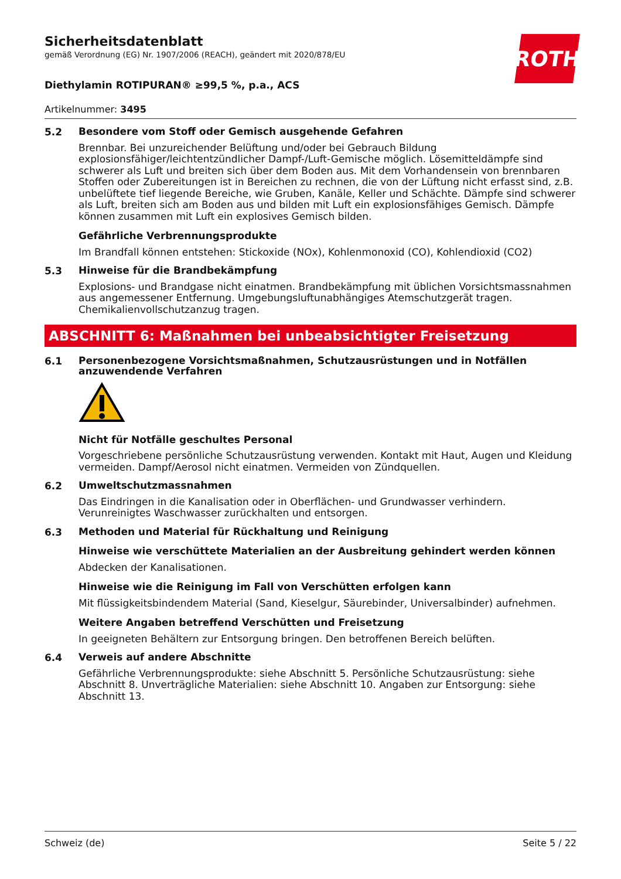ROTH
Sicherheitsdatenblatt
gemäß Verordnung (EG) Nr. 1907/2006 (REACH), geändert mit 2020/878/EU
Diethylamin ROTIPURAN® ≥99,5 %, p.a., ACS
Artikelnummer: 3495
5.2
Besondere vom Stoff oder Gemisch ausgehende Gefahren
Brennbar. Bei unzureichender Belüftung und/oder bei Gebrauch Bildung explosionsfähiger/leichtentzündlicher Dampf-/Luft-Gemische möglich. Lösemitteldämpfe sind schwerer als Luft und breiten sich über dem Boden aus. Mit dem Vorhandensein von brennbaren Stoffen oder Zubereitungen ist in Bereichen zu rechnen, die von der Lüftung nicht erfasst sind, z.B. unbelüftete tief liegende Bereiche, wie Gruben, Kanäle, Keller und Schächte. Dämpfe sind schwerer als Luft, breiten sich am Boden aus und bilden mit Luft ein explosionsfähiges Gemisch. Dämpfe können zusammen mit Luft ein explosives Gemisch bilden.
Gefährliche Verbrennungsprodukte
Im Brandfall können entstehen: Stickoxide (NOx), Kohlenmonoxid (CO), Kohlendioxid (CO2)
5.3
Hinweise für die Brandbekämpfung
Explosions- und Brandgase nicht einatmen. Brandbekämpfung mit üblichen Vorsichtsmassnahmen aus angemessener Entfernung. Umgebungsluftunabhängiges Atemschutzgerät tragen. Chemikalienvollschutzanzug tragen.
ABSCHNITT 6: Maßnahmen bei unbeabsichtigter Freisetzung
6.1
Personenbezogene Vorsichtsmaßnahmen, Schutzausrüstungen und in Notfällen anzuwendende Verfahren
Nicht für Notfälle geschultes Personal
Vorgeschriebene persönliche Schutzausrüstung verwenden. Kontakt mit Haut, Augen und Kleidung vermeiden. Dampf/Aerosol nicht einatmen. Vermeiden von Zündquellen.
6.2
Umweltschutzmassnahmen
Das Eindringen in die Kanalisation oder in Oberflächen- und Grundwasser verhindern. Verunreinigtes Waschwasser zurückhalten und entsorgen.
6.3
Methoden und Material für Rückhaltung und Reinigung
Hinweise wie verschüttete Materialien an der Ausbreitung gehindert werden können
Abdecken der Kanalisationen.
Hinweise wie die Reinigung im Fall von Verschütten erfolgen kann
Mit flüssigkeitsbindendem Material (Sand, Kieselgur, Säurebinder, Universalbinder) aufnehmen.
Weitere Angaben betreffend Verschütten und Freisetzung
In geeigneten Behältern zur Entsorgung bringen. Den betroffenen Bereich belüften.
6.4
Verweis auf andere Abschnitte
Gefährliche Verbrennungsprodukte: siehe Abschnitt 5. Persönliche Schutzausrüstung: siehe Abschnitt 8. Unverträgliche Materialien: siehe Abschnitt 10. Angaben zur Entsorgung: siehe Abschnitt 13.
Schweiz (de) Seite 5 / 22